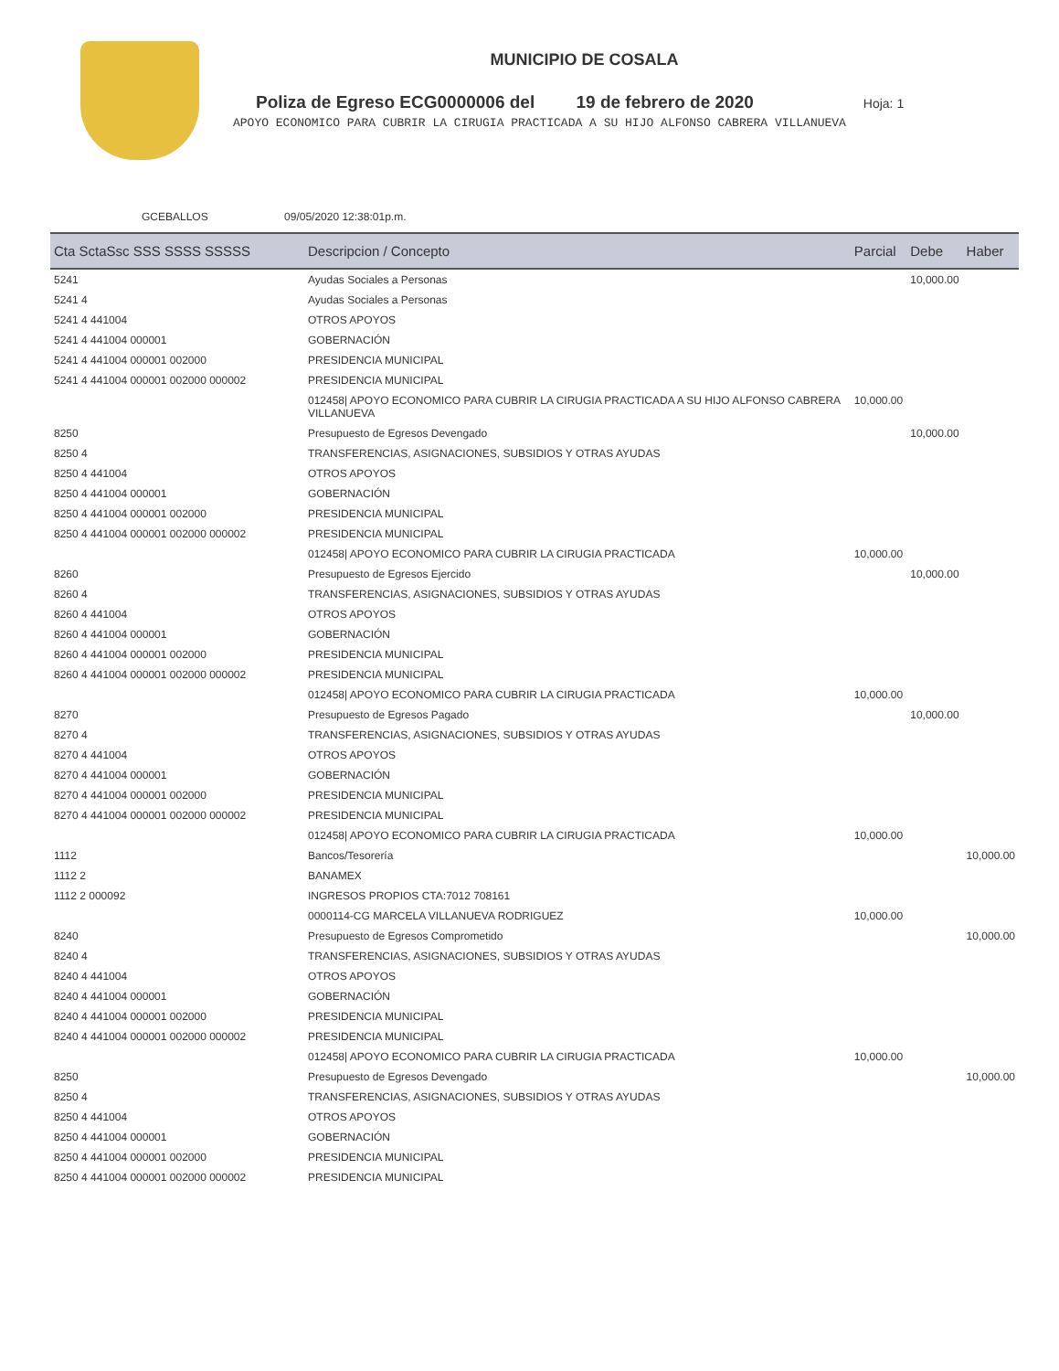MUNICIPIO DE COSALA
Poliza de Egreso ECG0000006 del 19 de febrero de 2020 Hoja: 1
APOYO ECONOMICO PARA CUBRIR LA CIRUGIA PRACTICADA A SU HIJO ALFONSO CABRERA VILLANUEVA
GCEBALLOS 09/05/2020 12:38:01p.m.
| Cta SctaSsc SSS SSSS SSSSS | Descripcion / Concepto | Parcial | Debe | Haber |
| --- | --- | --- | --- | --- |
| 5241 | Ayudas Sociales a Personas | | 10,000.00 | |
| 5241 4 | Ayudas Sociales a Personas | | | |
| 5241 4 441004 | OTROS APOYOS | | | |
| 5241 4 441004 000001 | GOBERNACIÓN | | | |
| 5241 4 441004 000001 002000 | PRESIDENCIA MUNICIPAL | | | |
| 5241 4 441004 000001 002000 000002 | PRESIDENCIA MUNICIPAL | | | |
| | 012458/ APOYO ECONOMICO PARA CUBRIR LA CIRUGIA PRACTICADA A SU HIJO ALFONSO CABRERA VILLANUEVA | 10,000.00 | | |
| 8250 | Presupuesto de Egresos Devengado | | 10,000.00 | |
| 8250 4 | TRANSFERENCIAS, ASIGNACIONES, SUBSIDIOS Y OTRAS AYUDAS | | | |
| 8250 4 441004 | OTROS APOYOS | | | |
| 8250 4 441004 000001 | GOBERNACIÓN | | | |
| 8250 4 441004 000001 002000 | PRESIDENCIA MUNICIPAL | | | |
| 8250 4 441004 000001 002000 000002 | PRESIDENCIA MUNICIPAL | | | |
| | 012458/ APOYO ECONOMICO PARA CUBRIR LA CIRUGIA PRACTICADA | 10,000.00 | | |
| 8260 | Presupuesto de Egresos Ejercido | | 10,000.00 | |
| 8260 4 | TRANSFERENCIAS, ASIGNACIONES, SUBSIDIOS Y OTRAS AYUDAS | | | |
| 8260 4 441004 | OTROS APOYOS | | | |
| 8260 4 441004 000001 | GOBERNACIÓN | | | |
| 8260 4 441004 000001 002000 | PRESIDENCIA MUNICIPAL | | | |
| 8260 4 441004 000001 002000 000002 | PRESIDENCIA MUNICIPAL | | | |
| | 012458/ APOYO ECONOMICO PARA CUBRIR LA CIRUGIA PRACTICADA | 10,000.00 | | |
| 8270 | Presupuesto de Egresos Pagado | | 10,000.00 | |
| 8270 4 | TRANSFERENCIAS, ASIGNACIONES, SUBSIDIOS Y OTRAS AYUDAS | | | |
| 8270 4 441004 | OTROS APOYOS | | | |
| 8270 4 441004 000001 | GOBERNACIÓN | | | |
| 8270 4 441004 000001 002000 | PRESIDENCIA MUNICIPAL | | | |
| 8270 4 441004 000001 002000 000002 | PRESIDENCIA MUNICIPAL | | | |
| | 012458/ APOYO ECONOMICO PARA CUBRIR LA CIRUGIA PRACTICADA | 10,000.00 | | |
| 1112 | Bancos/Tesorería | | | 10,000.00 |
| 1112 2 | BANAMEX | | | |
| 1112 2 000092 | INGRESOS PROPIOS CTA:7012 708161 | | | |
| | 0000114-CG MARCELA VILLANUEVA RODRIGUEZ | 10,000.00 | | |
| 8240 | Presupuesto de Egresos Comprometido | | | 10,000.00 |
| 8240 4 | TRANSFERENCIAS, ASIGNACIONES, SUBSIDIOS Y OTRAS AYUDAS | | | |
| 8240 4 441004 | OTROS APOYOS | | | |
| 8240 4 441004 000001 | GOBERNACIÓN | | | |
| 8240 4 441004 000001 002000 | PRESIDENCIA MUNICIPAL | | | |
| 8240 4 441004 000001 002000 000002 | PRESIDENCIA MUNICIPAL | | | |
| | 012458/ APOYO ECONOMICO PARA CUBRIR LA CIRUGIA PRACTICADA | 10,000.00 | | |
| 8250 | Presupuesto de Egresos Devengado | | | 10,000.00 |
| 8250 4 | TRANSFERENCIAS, ASIGNACIONES, SUBSIDIOS Y OTRAS AYUDAS | | | |
| 8250 4 441004 | OTROS APOYOS | | | |
| 8250 4 441004 000001 | GOBERNACIÓN | | | |
| 8250 4 441004 000001 002000 | PRESIDENCIA MUNICIPAL | | | |
| 8250 4 441004 000001 002000 000002 | PRESIDENCIA MUNICIPAL | | | |